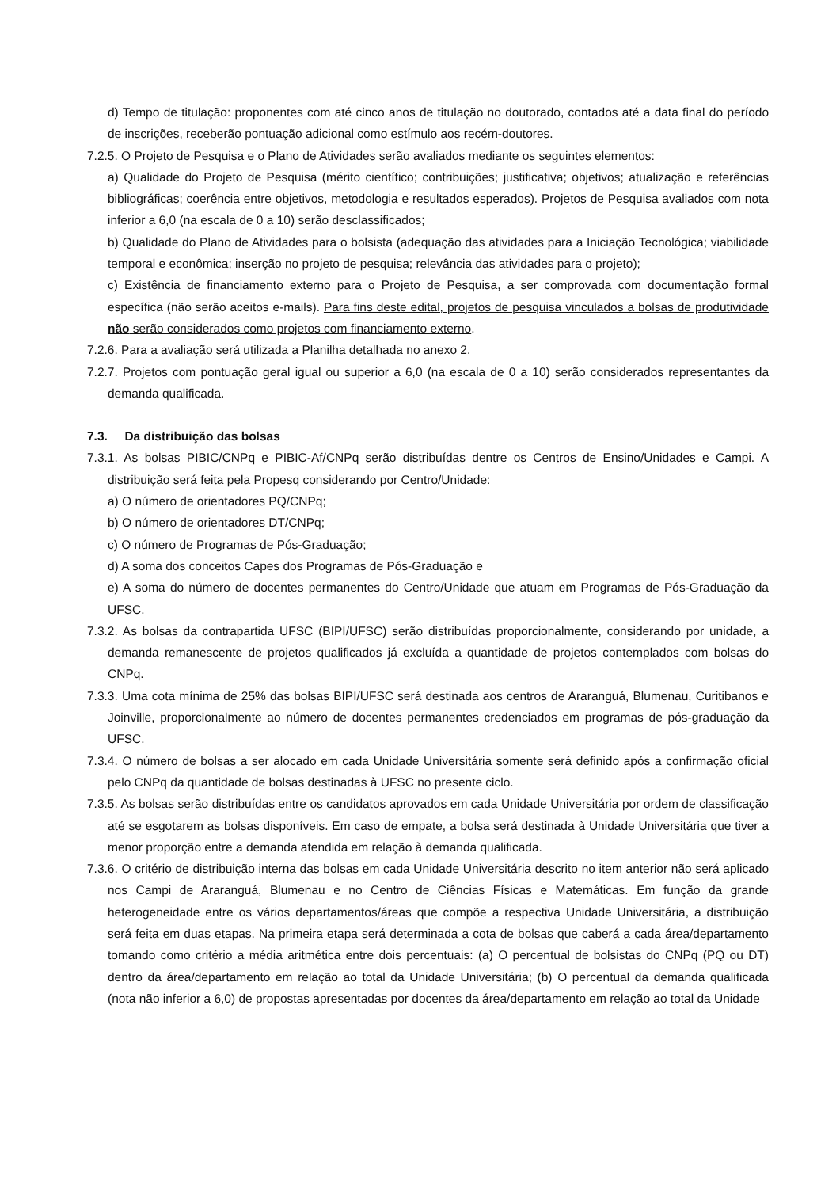d) Tempo de titulação: proponentes com até cinco anos de titulação no doutorado, contados até a data final do período de inscrições, receberão pontuação adicional como estímulo aos recém-doutores.
7.2.5. O Projeto de Pesquisa e o Plano de Atividades serão avaliados mediante os seguintes elementos:
a) Qualidade do Projeto de Pesquisa (mérito científico; contribuições; justificativa; objetivos; atualização e referências bibliográficas; coerência entre objetivos, metodologia e resultados esperados). Projetos de Pesquisa avaliados com nota inferior a 6,0 (na escala de 0 a 10) serão desclassificados;
b) Qualidade do Plano de Atividades para o bolsista (adequação das atividades para a Iniciação Tecnológica; viabilidade temporal e econômica; inserção no projeto de pesquisa; relevância das atividades para o projeto);
c) Existência de financiamento externo para o Projeto de Pesquisa, a ser comprovada com documentação formal específica (não serão aceitos e-mails). Para fins deste edital, projetos de pesquisa vinculados a bolsas de produtividade não serão considerados como projetos com financiamento externo.
7.2.6. Para a avaliação será utilizada a Planilha detalhada no anexo 2.
7.2.7. Projetos com pontuação geral igual ou superior a 6,0 (na escala de 0 a 10) serão considerados representantes da demanda qualificada.
7.3. Da distribuição das bolsas
7.3.1. As bolsas PIBIC/CNPq e PIBIC-Af/CNPq serão distribuídas dentre os Centros de Ensino/Unidades e Campi. A distribuição será feita pela Propesq considerando por Centro/Unidade:
a) O número de orientadores PQ/CNPq;
b) O número de orientadores DT/CNPq;
c) O número de Programas de Pós-Graduação;
d) A soma dos conceitos Capes dos Programas de Pós-Graduação e
e) A soma do número de docentes permanentes do Centro/Unidade que atuam em Programas de Pós-Graduação da UFSC.
7.3.2. As bolsas da contrapartida UFSC (BIPI/UFSC) serão distribuídas proporcionalmente, considerando por unidade, a demanda remanescente de projetos qualificados já excluída a quantidade de projetos contemplados com bolsas do CNPq.
7.3.3. Uma cota mínima de 25% das bolsas BIPI/UFSC será destinada aos centros de Araranguá, Blumenau, Curitibanos e Joinville, proporcionalmente ao número de docentes permanentes credenciados em programas de pós-graduação da UFSC.
7.3.4. O número de bolsas a ser alocado em cada Unidade Universitária somente será definido após a confirmação oficial pelo CNPq da quantidade de bolsas destinadas à UFSC no presente ciclo.
7.3.5. As bolsas serão distribuídas entre os candidatos aprovados em cada Unidade Universitária por ordem de classificação até se esgotarem as bolsas disponíveis. Em caso de empate, a bolsa será destinada à Unidade Universitária que tiver a menor proporção entre a demanda atendida em relação à demanda qualificada.
7.3.6. O critério de distribuição interna das bolsas em cada Unidade Universitária descrito no item anterior não será aplicado nos Campi de Araranguá, Blumenau e no Centro de Ciências Físicas e Matemáticas. Em função da grande heterogeneidade entre os vários departamentos/áreas que compõe a respectiva Unidade Universitária, a distribuição será feita em duas etapas. Na primeira etapa será determinada a cota de bolsas que caberá a cada área/departamento tomando como critério a média aritmética entre dois percentuais: (a) O percentual de bolsistas do CNPq (PQ ou DT) dentro da área/departamento em relação ao total da Unidade Universitária; (b) O percentual da demanda qualificada (nota não inferior a 6,0) de propostas apresentadas por docentes da área/departamento em relação ao total da Unidade